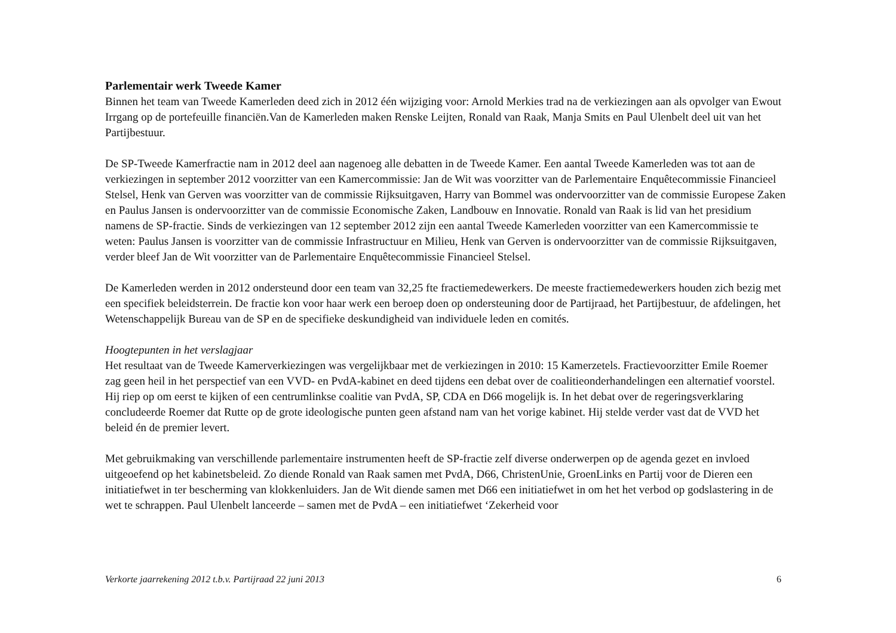Parlementair werk Tweede Kamer
Binnen het team van Tweede Kamerleden deed zich in 2012 één wijziging voor: Arnold Merkies trad na de verkiezingen aan als opvolger van Ewout Irrgang op de portefeuille financiën.Van de Kamerleden maken Renske Leijten, Ronald van Raak, Manja Smits en Paul Ulenbelt deel uit van het Partijbestuur.
De SP-Tweede Kamerfractie nam in 2012 deel aan nagenoeg alle debatten in de Tweede Kamer. Een aantal Tweede Kamerleden was tot aan de verkiezingen in september 2012 voorzitter van een Kamercommissie: Jan de Wit was voorzitter van de Parlementaire Enquêtecommissie Financieel Stelsel, Henk van Gerven was voorzitter van de commissie Rijksuitgaven, Harry van Bommel was ondervoorzitter van de commissie Europese Zaken en Paulus Jansen is ondervoorzitter van de commissie Economische Zaken, Landbouw en Innovatie. Ronald van Raak is lid van het presidium namens de SP-fractie. Sinds de verkiezingen van 12 september 2012 zijn een aantal Tweede Kamerleden voorzitter van een Kamercommissie te weten: Paulus Jansen is voorzitter van de commissie Infrastructuur en Milieu, Henk van Gerven is ondervoorzitter van de commissie Rijksuitgaven, verder bleef Jan de Wit voorzitter van de Parlementaire Enquêtecommissie Financieel Stelsel.
De Kamerleden werden in 2012 ondersteund door een team van 32,25 fte fractiemedewerkers. De meeste fractiemedewerkers houden zich bezig met een specifiek beleidsterrein. De fractie kon voor haar werk een beroep doen op ondersteuning door de Partijraad, het Partijbestuur, de afdelingen, het Wetenschappelijk Bureau van de SP en de specifieke deskundigheid van individuele leden en comités.
Hoogtepunten in het verslagjaar
Het resultaat van de Tweede Kamerverkiezingen was vergelijkbaar met de verkiezingen in 2010: 15 Kamerzetels. Fractievoorzitter Emile Roemer zag geen heil in het perspectief van een VVD- en PvdA-kabinet en deed tijdens een debat over de coalitieonderhandelingen een alternatief voorstel. Hij riep op om eerst te kijken of een centrumlinkse coalitie van PvdA, SP, CDA en D66 mogelijk is. In het debat over de regeringsverklaring concludeerde Roemer dat Rutte op de grote ideologische punten geen afstand nam van het vorige kabinet. Hij stelde verder vast dat de VVD het beleid én de premier levert.
Met gebruikmaking van verschillende parlementaire instrumenten heeft de SP-fractie zelf diverse onderwerpen op de agenda gezet en invloed uitgeoefend op het kabinetsbeleid. Zo diende Ronald van Raak samen met PvdA, D66, ChristenUnie, GroenLinks en Partij voor de Dieren een initiatiefwet in ter bescherming van klokkenluiders. Jan de Wit diende samen met D66 een initiatiefwet in om het het verbod op godslastering in de wet te schrappen. Paul Ulenbelt lanceerde – samen met de PvdA – een initiatiefwet ‘Zekerheid voor
Verkorte jaarrekening 2012 t.b.v. Partijraad 22 juni 2013 6